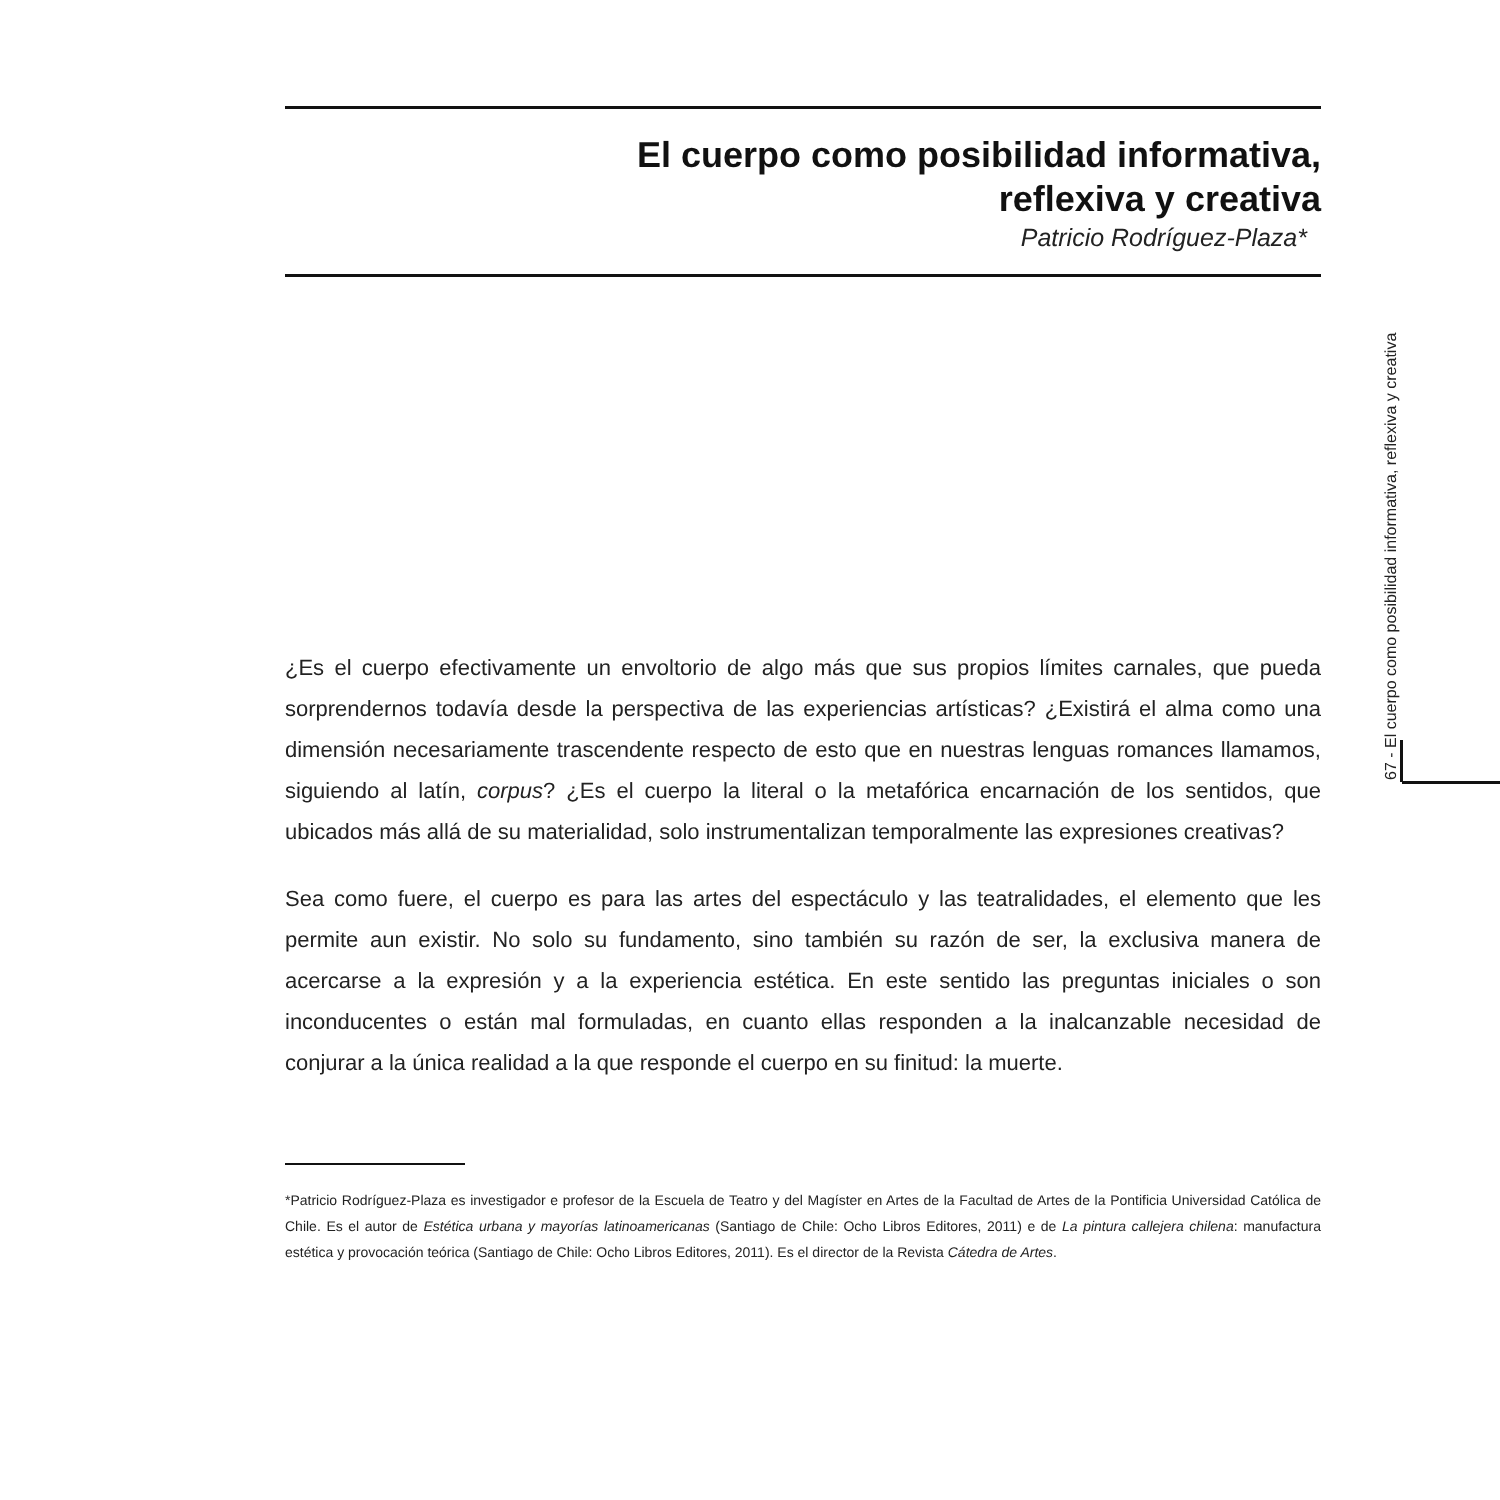El cuerpo como posibilidad informativa,
reflexiva y creativa
Patricio Rodríguez-Plaza*
¿Es el cuerpo efectivamente un envoltorio de algo más que sus propios límites carnales, que pueda sorprendernos todavía desde la perspectiva de las experiencias artísticas? ¿Existirá el alma como una dimensión necesariamente trascendente respecto de esto que en nuestras lenguas romances llamamos, siguiendo al latín, corpus? ¿Es el cuerpo la literal o la metafórica encarnación de los sentidos, que ubicados más allá de su materialidad, solo instrumentalizan temporalmente las expresiones creativas?
Sea como fuere, el cuerpo es para las artes del espectáculo y las teatralidades, el elemento que les permite aun existir. No solo su fundamento, sino también su razón de ser, la exclusiva manera de acercarse a la expresión y a la experiencia estética. En este sentido las preguntas iniciales o son inconducentes o están mal formuladas, en cuanto ellas responden a la inalcanzable necesidad de conjurar a la única realidad a la que responde el cuerpo en su finitud: la muerte.
*Patricio Rodríguez-Plaza es investigador e profesor de la Escuela de Teatro y del Magíster en Artes de la Facultad de Artes de la Pontificia Universidad Católica de Chile. Es el autor de Estética urbana y mayorías latinoamericanas (Santiago de Chile: Ocho Libros Editores, 2011) e de La pintura callejera chilena: manufactura estética y provocación teórica (Santiago de Chile: Ocho Libros Editores, 2011). Es el director de la Revista Cátedra de Artes.
67 - El cuerpo como posibilidad informativa, reflexiva y creativa